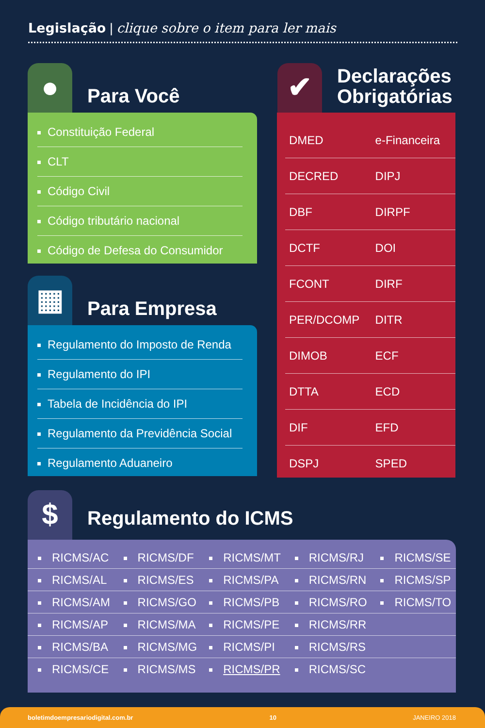Legislação | clique sobre o item para ler mais
● Para Você
Constituição Federal
CLT
Código Civil
Código tributário nacional
Código de Defesa do Consumidor
▦ Para Empresa
Regulamento do Imposto de Renda
Regulamento do IPI
Tabela de Incidência do IPI
Regulamento da Previdência Social
Regulamento Aduaneiro
✔
Declarações
Obrigatórias
| DMED | e-Financeira |
| DECRED | DIPJ |
| DBF | DIRPF |
| DCTF | DOI |
| FCONT | DIRF |
| PER/DCOMP | DITR |
| DIMOB | ECF |
| DTTA | ECD |
| DIF | EFD |
| DSPJ | SPED |
$ Regulamento do ICMS
| RICMS/AC | RICMS/DF | RICMS/MT | RICMS/RJ | RICMS/SE |
| RICMS/AL | RICMS/ES | RICMS/PA | RICMS/RN | RICMS/SP |
| RICMS/AM | RICMS/GO | RICMS/PB | RICMS/RO | RICMS/TO |
| RICMS/AP | RICMS/MA | RICMS/PE | RICMS/RR | |
| RICMS/BA | RICMS/MG | RICMS/PI | RICMS/RS | |
| RICMS/CE | RICMS/MS | RICMS/PR | RICMS/SC | |
boletimdoempresariodigital.com.br 10 JANEIRO 2018